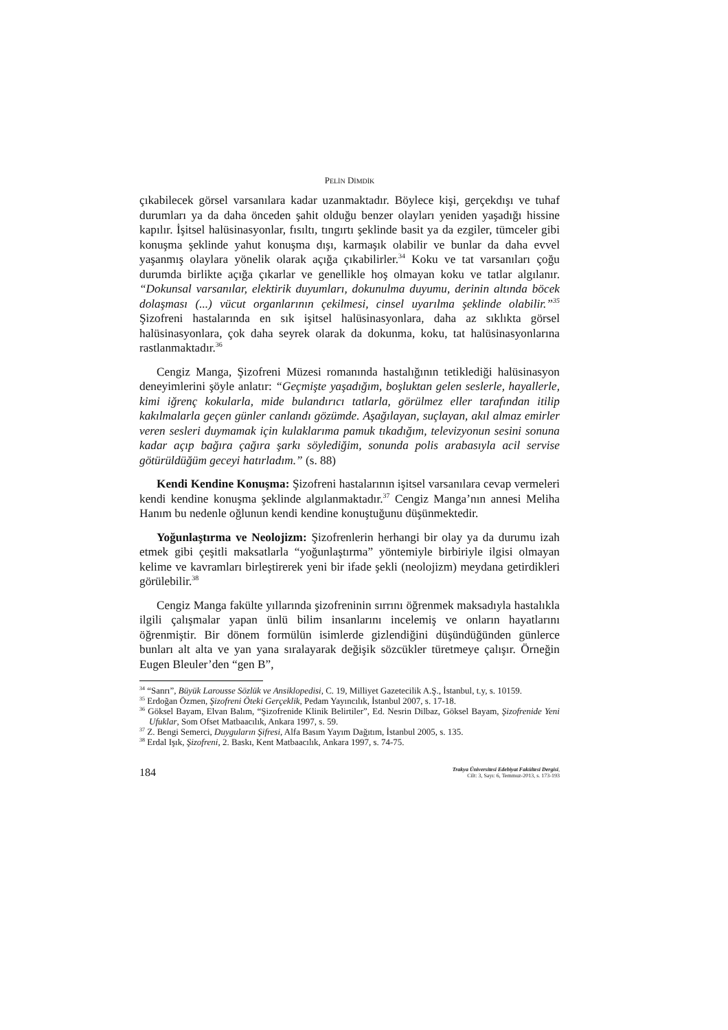PELİN DİMDİK
çıkabilecek görsel varsanılara kadar uzanmaktadır. Böylece kişi, gerçekdışı ve tuhaf durumları ya da daha önceden şahit olduğu benzer olayları yeniden yaşadığı hissine kapılır. İşitsel halüsinasyonlar, fısıltı, tıngırtı şeklinde basit ya da ezgiler, tümceler gibi konuşma şeklinde yahut konuşma dışı, karmaşık olabilir ve bunlar da daha evvel yaşanmış olaylara yönelik olarak açığa çıkabilirler.<sup>34</sup> Koku ve tat varsanıları çoğu durumda birlikte açığa çıkarlar ve genellikle hoş olmayan koku ve tatlar algılanır. “Dokunsal varsanılar, elektirik duyumları, dokunulma duyumu, derinin altında böcek dolaşması (...) vücut organlarının çekilmesi, cinsel uyarılma şeklinde olabilir.”<sup>35</sup> Şizofreni hastalarında en sık işitsel halüsinasyonlara, daha az sıklıkta görsel halüsinasyonlara, çok daha seyrek olarak da dokunma, koku, tat halüsinasyonlarına rastlanmaktadır.<sup>36</sup>
Cengiz Manga, Şizofreni Müzesi romanında hastalığının tetiklediği halüsinasyon deneyimlerini şöyle anlatır: “Geçmişte yaşadığım, boşluktan gelen seslerle, hayallerle, kimi iğrenç kokularla, mide bulandırıcı tatlarla, görülmez eller tarafından itilip kakılmalarla geçen günler canlandı gözümde. Aşağılayan, suçlayan, akıl almaz emirler veren sesleri duymamak için kulaklarıma pamuk tıkadığım, televizyonun sesini sonuna kadar açıp bağıra çağıra şarkı söylediğim, sonunda polis arabasıyla acil servise götürüldüğüm geceyi hatırladım.” (s. 88)
Kendi Kendine Konuşma: Şizofreni hastalarının işitsel varsanılara cevap vermeleri kendi kendine konuşma şeklinde algılanmaktadır.<sup>37</sup> Cengiz Manga’nın annesi Meliha Hanım bu nedenle oğlunun kendi kendine konuştuğunu düşünmektedir.
Yoğunlaştırma ve Neolojizm: Şizofrenlerin herhangi bir olay ya da durumu izah etmek gibi çeşitli maksatlarla “yoğunlaştırma” yöntemiyle birbiriyle ilgisi olmayan kelime ve kavramları birleştirerek yeni bir ifade şekli (neolojizm) meydana getirdikleri görülebilir.<sup>38</sup>
Cengiz Manga fakülte yıllarında şizofreninin sırrını öğrenmek maksadıyla hastalıkla ilgili çalışmalar yapan ünlü bilim insanlarını incelemiş ve onların hayatlarını öğrenmiştir. Bir dönem formülün isimlerde gizlendiğini düşündüğünden günlerce bunları alt alta ve yan yana sıralayarak değişik sözcükler türetmeye çalışır. Örneğin Eugen Bleuler’den “gen B”,
<sup>34</sup> “Sanrı”, Büyük Larousse Sözlük ve Ansiklopedisi, C. 19, Milliyet Gazetecilik A.Ş., İstanbul, t.y, s. 10159.
<sup>35</sup> Erdoğan Özmen, Şizofreni Öteki Gerçeklik, Pedam Yayıncılık, İstanbul 2007, s. 17-18.
<sup>36</sup> Göksel Bayam, Elvan Balım, “Şizofrenide Klinik Belirtiler”, Ed. Nesrin Dilbaz, Göksel Bayam, Şizofrenide Yeni Ufuklar, Som Ofset Matbaacılık, Ankara 1997, s. 59.
<sup>37</sup> Z. Bengi Semerci, Duyguların Şifresi, Alfa Basım Yayım Dağıtım, İstanbul 2005, s. 135.
<sup>38</sup> Erdal Işık, Şizofreni, 2. Baskı, Kent Matbaacılık, Ankara 1997, s. 74-75.
184
Trakya Üniversitesi Edebiyat Fakültesi Dergisi,
Cilt: 3, Sayı: 6, Temmuz-2013, s. 173-193